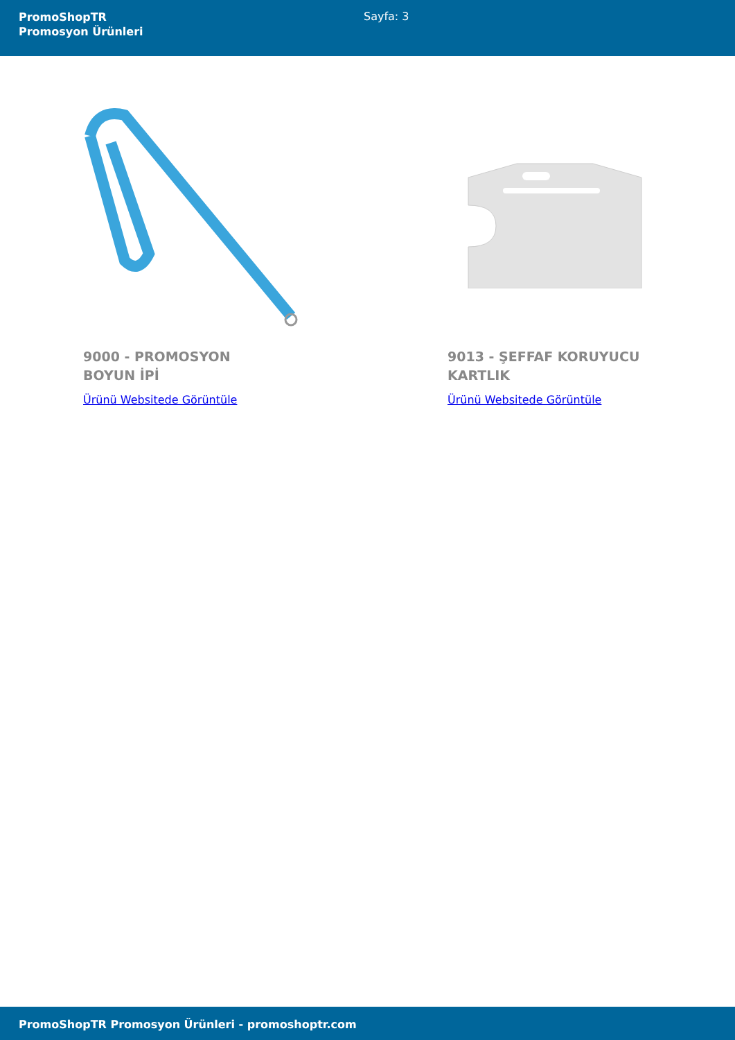PromoShopTR
Promosyon Ürünleri
Sayfa: 3
9000 - PROMOSYON BOYUN İPİ
Ürünü Websitede Görüntüle
9013 - ŞEFFAF KORUYUCU KARTLIK
Ürünü Websitede Görüntüle
PromoShopTR Promosyon Ürünleri - promoshoptr.com